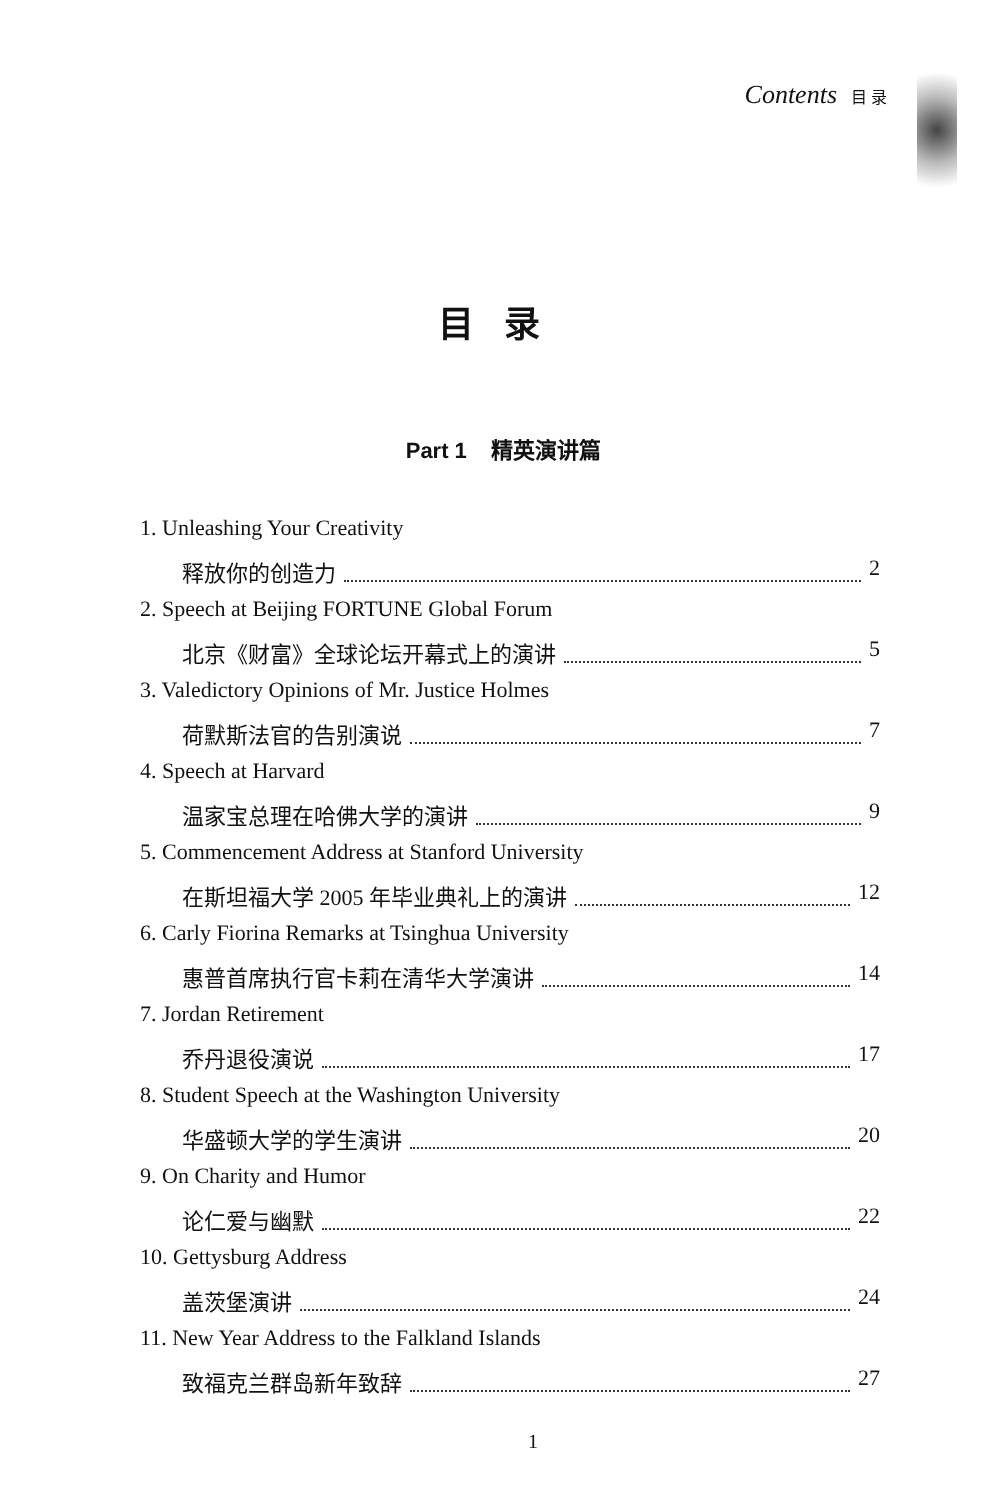Contents 目 录
目录
Part 1 精英演讲篇
1. Unleashing Your Creativity
释放你的创造力 2
2. Speech at Beijing FORTUNE Global Forum
北京《财富》全球论坛开幕式上的演讲 5
3. Valedictory Opinions of Mr. Justice Holmes
荷默斯法官的告别演说 7
4. Speech at Harvard
温家宝总理在哈佛大学的演讲 9
5. Commencement Address at Stanford University
在斯坦福大学 2005 年毕业典礼上的演讲 12
6. Carly Fiorina Remarks at Tsinghua University
惠普首席执行官卡莉在清华大学演讲 14
7. Jordan Retirement
乔丹退役演说 17
8. Student Speech at the Washington University
华盛顿大学的学生演讲 20
9. On Charity and Humor
论仁爱与幽默 22
10. Gettysburg Address
盖茨堡演讲 24
11. New Year Address to the Falkland Islands
致福克兰群岛新年致辞 27
1